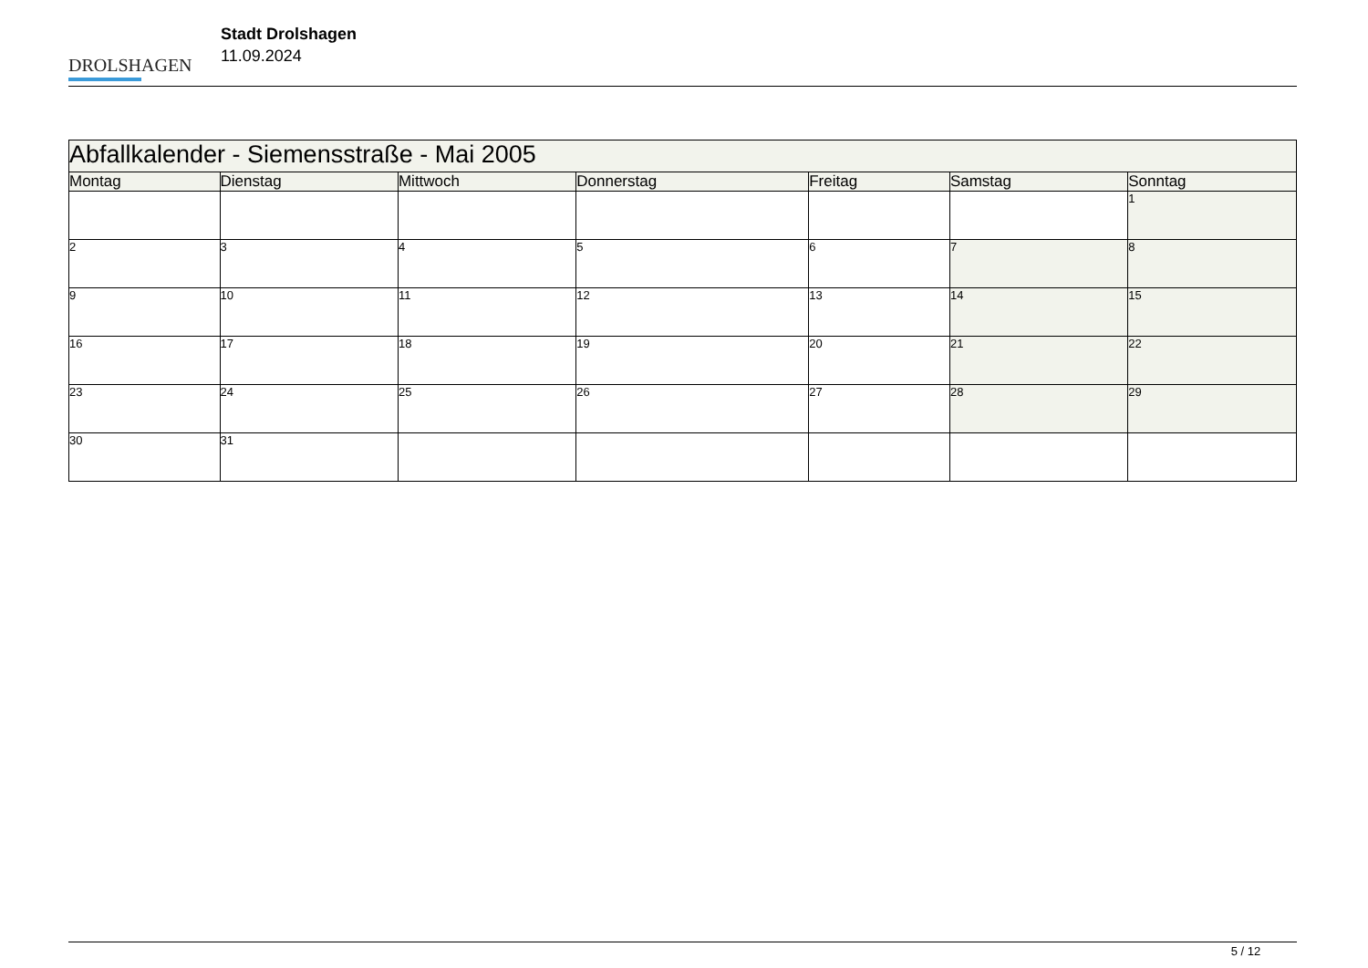DROLSHAGEN
Stadt Drolshagen
11.09.2024
| Abfallkalender - Siemensstraße - Mai 2005 | | | | | | |
| --- | --- | --- | --- | --- | --- | --- |
| Montag | Dienstag | Mittwoch | Donnerstag | Freitag | Samstag | Sonntag |
| | | | | | | 1 |
| 2 | 3 | 4 | 5 | 6 | 7 | 8 |
| 9 | 10 | 11 | 12 | 13 | 14 | 15 |
| 16 | 17 | 18 | 19 | 20 | 21 | 22 |
| 23 | 24 | 25 | 26 | 27 | 28 | 29 |
| 30 | 31 | | | | | |
5 / 12